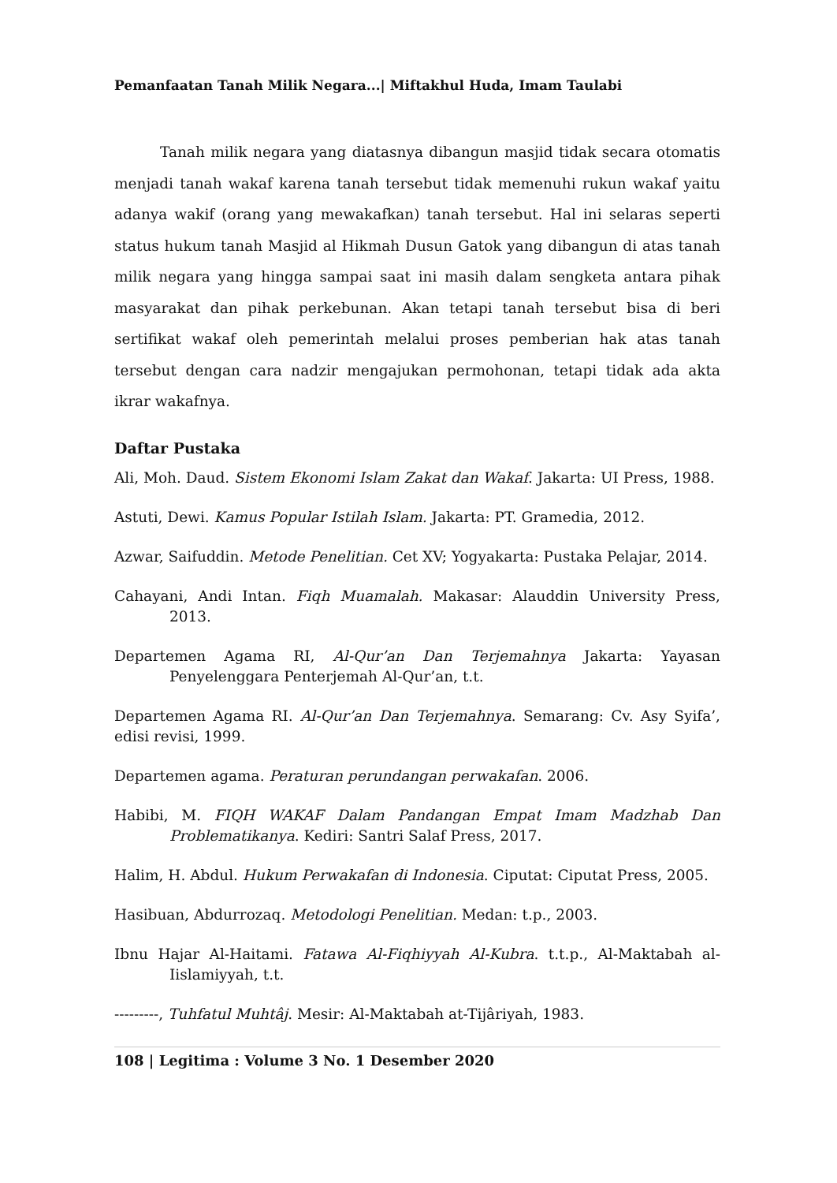Pemanfaatan Tanah Milik Negara...| Miftakhul Huda, Imam Taulabi
Tanah milik negara yang diatasnya dibangun masjid tidak secara otomatis menjadi tanah wakaf karena tanah tersebut tidak memenuhi rukun wakaf yaitu adanya wakif (orang yang mewakafkan) tanah tersebut. Hal ini selaras seperti status hukum tanah Masjid al Hikmah Dusun Gatok yang dibangun di atas tanah milik negara yang hingga sampai saat ini masih dalam sengketa antara pihak masyarakat dan pihak perkebunan. Akan tetapi tanah tersebut bisa di beri sertifikat wakaf oleh pemerintah melalui proses pemberian hak atas tanah tersebut dengan cara nadzir mengajukan permohonan, tetapi tidak ada akta ikrar wakafnya.
Daftar Pustaka
Ali, Moh. Daud. Sistem Ekonomi Islam Zakat dan Wakaf. Jakarta: UI Press, 1988.
Astuti, Dewi. Kamus Popular Istilah Islam. Jakarta: PT. Gramedia, 2012.
Azwar, Saifuddin. Metode Penelitian. Cet XV; Yogyakarta: Pustaka Pelajar, 2014.
Cahayani, Andi Intan. Fiqh Muamalah. Makasar: Alauddin University Press, 2013.
Departemen Agama RI, Al-Qur’an Dan Terjemahnya Jakarta: Yayasan Penyelenggara Penterjemah Al-Qur’an, t.t.
Departemen Agama RI. Al-Qur’an Dan Terjemahnya. Semarang: Cv. Asy Syifa’, edisi revisi, 1999.
Departemen agama. Peraturan perundangan perwakafan. 2006.
Habibi, M. FIQH WAKAF Dalam Pandangan Empat Imam Madzhab Dan Problematikanya. Kediri: Santri Salaf Press, 2017.
Halim, H. Abdul. Hukum Perwakafan di Indonesia. Ciputat: Ciputat Press, 2005.
Hasibuan, Abdurrozaq. Metodologi Penelitian. Medan: t.p., 2003.
Ibnu Hajar Al-Haitami. Fatawa Al-Fiqhiyyah Al-Kubra. t.t.p., Al-Maktabah al-Iislamiyyah, t.t.
---------, Tuhfatul Muhtâj. Mesir: Al-Maktabah at-Tijâriyah, 1983.
108 | Legitima : Volume 3 No. 1 Desember 2020